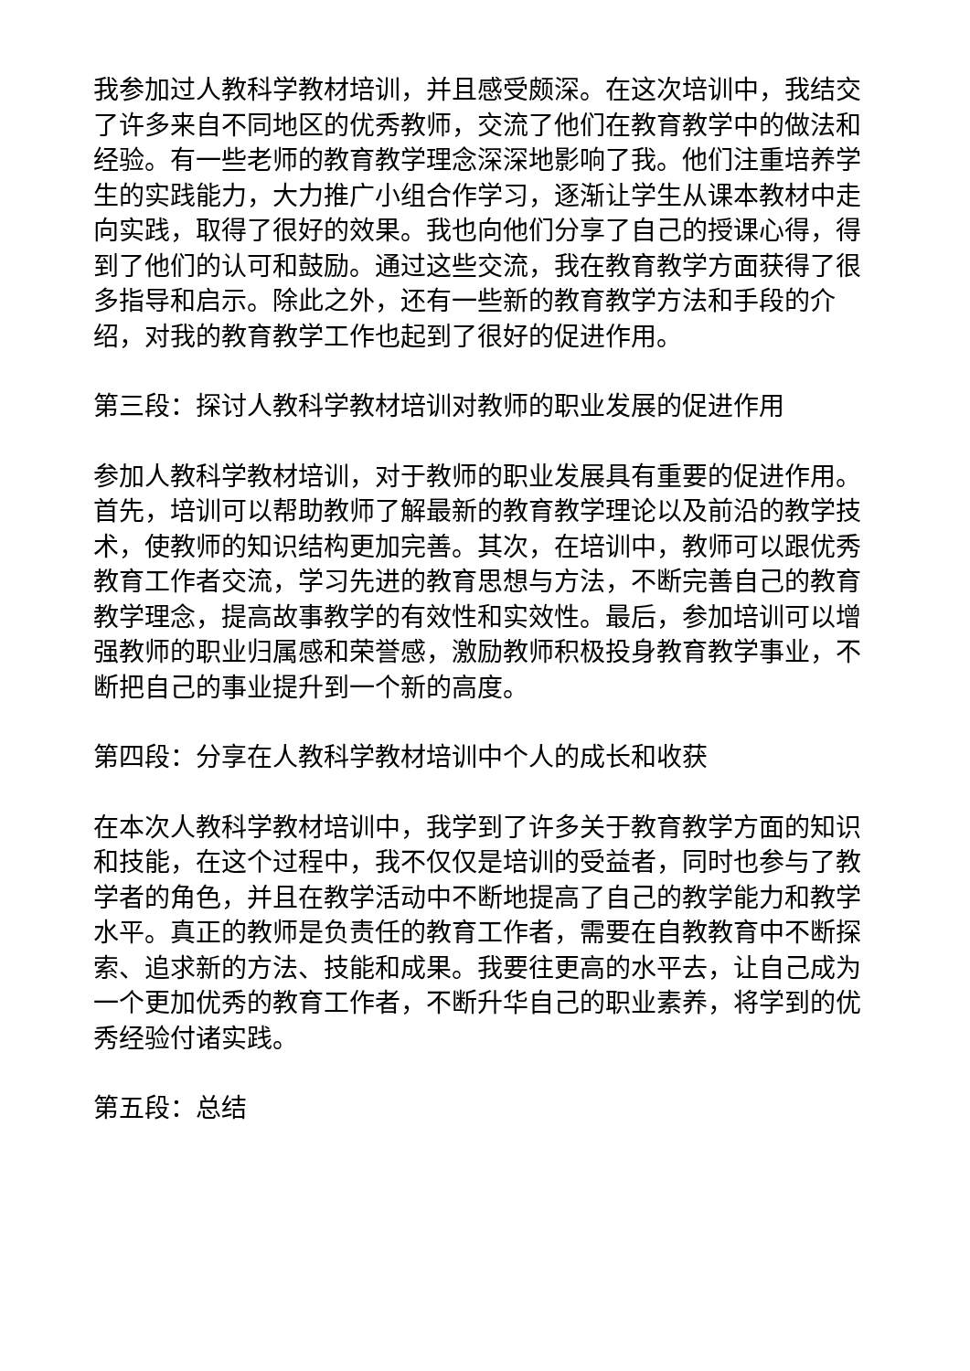我参加过人教科学教材培训，并且感受颇深。在这次培训中，我结交了许多来自不同地区的优秀教师，交流了他们在教育教学中的做法和经验。有一些老师的教育教学理念深深地影响了我。他们注重培养学生的实践能力，大力推广小组合作学习，逐渐让学生从课本教材中走向实践，取得了很好的效果。我也向他们分享了自己的授课心得，得到了他们的认可和鼓励。通过这些交流，我在教育教学方面获得了很多指导和启示。除此之外，还有一些新的教育教学方法和手段的介绍，对我的教育教学工作也起到了很好的促进作用。
第三段：探讨人教科学教材培训对教师的职业发展的促进作用
参加人教科学教材培训，对于教师的职业发展具有重要的促进作用。首先，培训可以帮助教师了解最新的教育教学理论以及前沿的教学技术，使教师的知识结构更加完善。其次，在培训中，教师可以跟优秀教育工作者交流，学习先进的教育思想与方法，不断完善自己的教育教学理念，提高故事教学的有效性和实效性。最后，参加培训可以增强教师的职业归属感和荣誉感，激励教师积极投身教育教学事业，不断把自己的事业提升到一个新的高度。
第四段：分享在人教科学教材培训中个人的成长和收获
在本次人教科学教材培训中，我学到了许多关于教育教学方面的知识和技能，在这个过程中，我不仅仅是培训的受益者，同时也参与了教学者的角色，并且在教学活动中不断地提高了自己的教学能力和教学水平。真正的教师是负责任的教育工作者，需要在自教教育中不断探索、追求新的方法、技能和成果。我要往更高的水平去，让自己成为一个更加优秀的教育工作者，不断升华自己的职业素养，将学到的优秀经验付诸实践。
第五段：总结